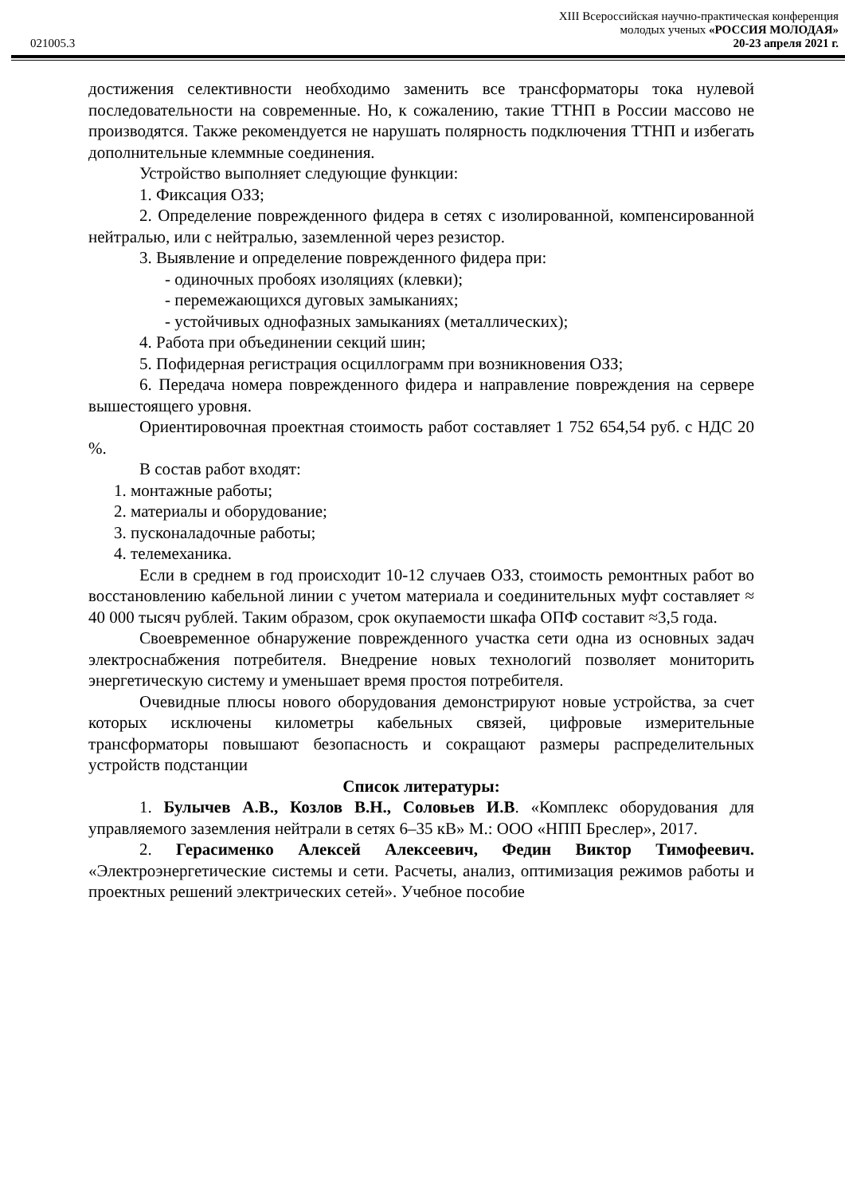XIII Всероссийская научно-практическая конференция
молодых ученых «РОССИЯ МОЛОДАЯ»
021005.3 20-23 апреля 2021 г.
достижения селективности необходимо заменить все трансформаторы тока нулевой последовательности на современные. Но, к сожалению, такие ТТНП в России массово не производятся. Также рекомендуется не нарушать полярность подключения ТТНП и избегать дополнительные клеммные соединения.
Устройство выполняет следующие функции:
1. Фиксация ОЗЗ;
2. Определение поврежденного фидера в сетях с изолированной, компенсированной нейтралью, или с нейтралью, заземленной через резистор.
3. Выявление и определение поврежденного фидера при:
- одиночных пробоях изоляциях (клевки);
- перемежающихся дуговых замыканиях;
- устойчивых однофазных замыканиях (металлических);
4. Работа при объединении секций шин;
5. Пофидерная регистрация осциллограмм при возникновения ОЗЗ;
6. Передача номера поврежденного фидера и направление повреждения на сервере вышестоящего уровня.
Ориентировочная проектная стоимость работ составляет 1 752 654,54 руб. с НДС 20 %.
В состав работ входят:
1. монтажные работы;
2. материалы и оборудование;
3. пусконаладочные работы;
4. телемеханика.
Если в среднем в год происходит 10-12 случаев ОЗЗ, стоимость ремонтных работ во восстановлению кабельной линии с учетом материала и соединительных муфт составляет ≈ 40 000 тысяч рублей. Таким образом, срок окупаемости шкафа ОПФ составит ≈3,5 года.
Своевременное обнаружение поврежденного участка сети одна из основных задач электроснабжения потребителя. Внедрение новых технологий позволяет мониторить энергетическую систему и уменьшает время простоя потребителя.
Очевидные плюсы нового оборудования демонстрируют новые устройства, за счет которых исключены километры кабельных связей, цифровые измерительные трансформаторы повышают безопасность и сокращают размеры распределительных устройств подстанции
Список литературы:
1. Булычев А.В., Козлов В.Н., Соловьев И.В. «Комплекс оборудования для управляемого заземления нейтрали в сетях 6–35 кВ» М.: ООО «НПП Бреслер», 2017.
2. Герасименко Алексей Алексеевич, Федин Виктор Тимофеевич. «Электроэнергетические системы и сети. Расчеты, анализ, оптимизация режимов работы и проектных решений электрических сетей». Учебное пособие